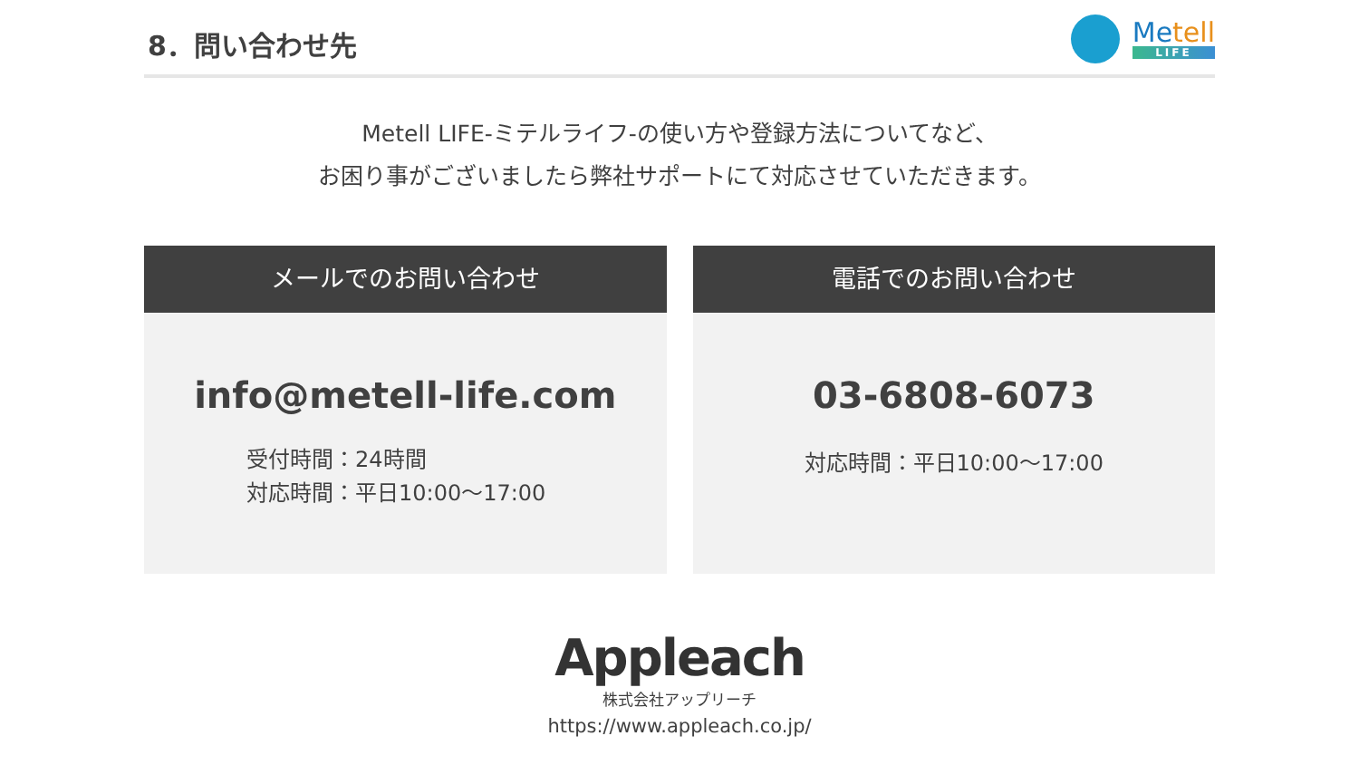8．問い合わせ先
Metell
LIFE
Metell LIFE-ミテルライフ-の使い方や登録方法についてなど、
お困り事がございましたら弊社サポートにて対応させていただきます。
メールでのお問い合わせ
info@metell-life.com
受付時間：24時間
対応時間：平日10:00〜17:00
電話でのお問い合わせ
03-6808-6073
対応時間：平日10:00〜17:00
Appleach
株式会社アップリーチ
https://www.appleach.co.jp/